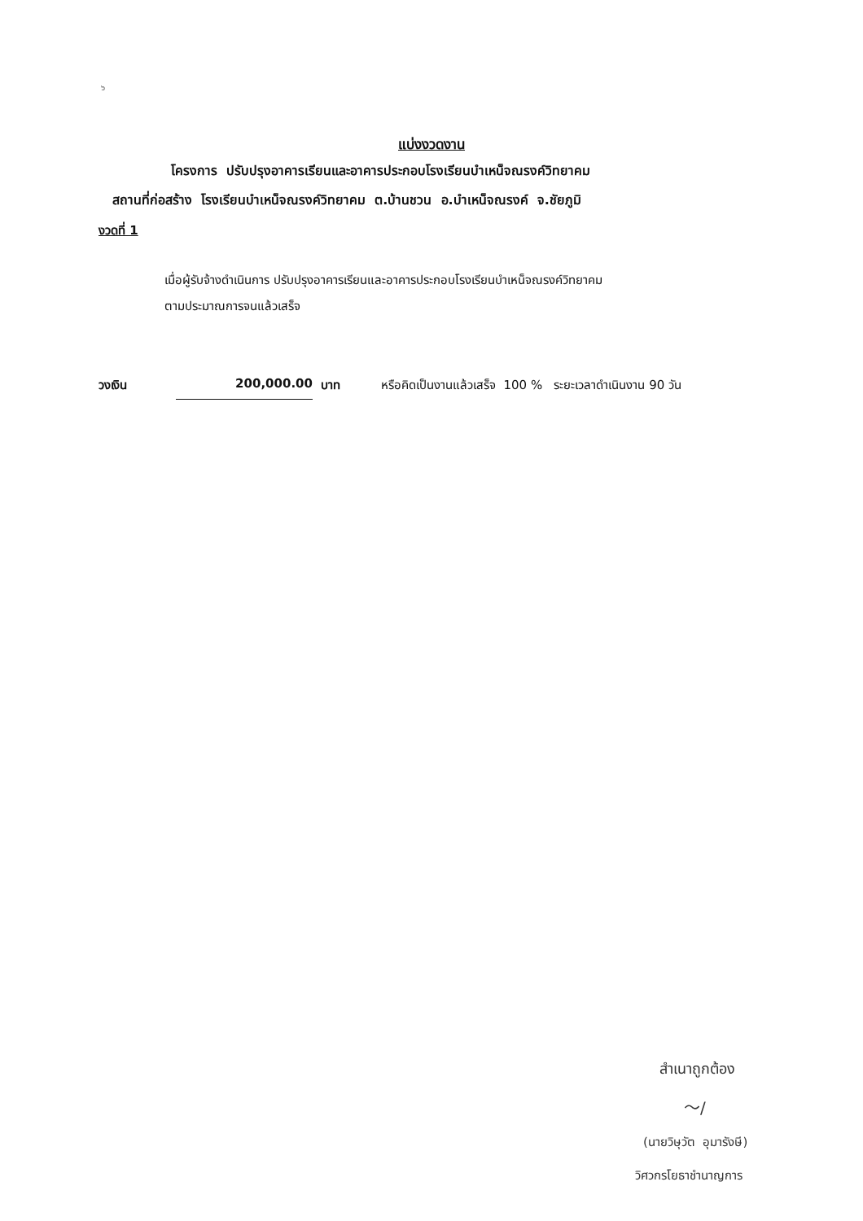๖
แบ่งงวดงาน
โครงการ ปรับปรุงอาคารเรียนและอาคารประกอบโรงเรียนบำเหน็จณรงค์วิทยาคม
สถานที่ก่อสร้าง โรงเรียนบำเหน็จณรงค์วิทยาคม ต.บ้านชวน อ.บำเหน็จณรงค์ จ.ชัยภูมิ
งวดที่ 1
เมื่อผู้รับจ้างดำเนินการ ปรับปรุงอาคารเรียนและอาคารประกอบโรงเรียนบำเหน็จณรงค์วิทยาคม
ตามประมาณการจนแล้วเสร็จ
วงเงิน 200,000.00 บาท หรือคิดเป็นงานแล้วเสร็จ 100 % ระยะเวลาดำเนินงาน 90 วัน
สำเนาถูกต้อง
〜/
(นายวิษุวัต อุมารังษี)
วิศวกรโยธาชำนาญการ